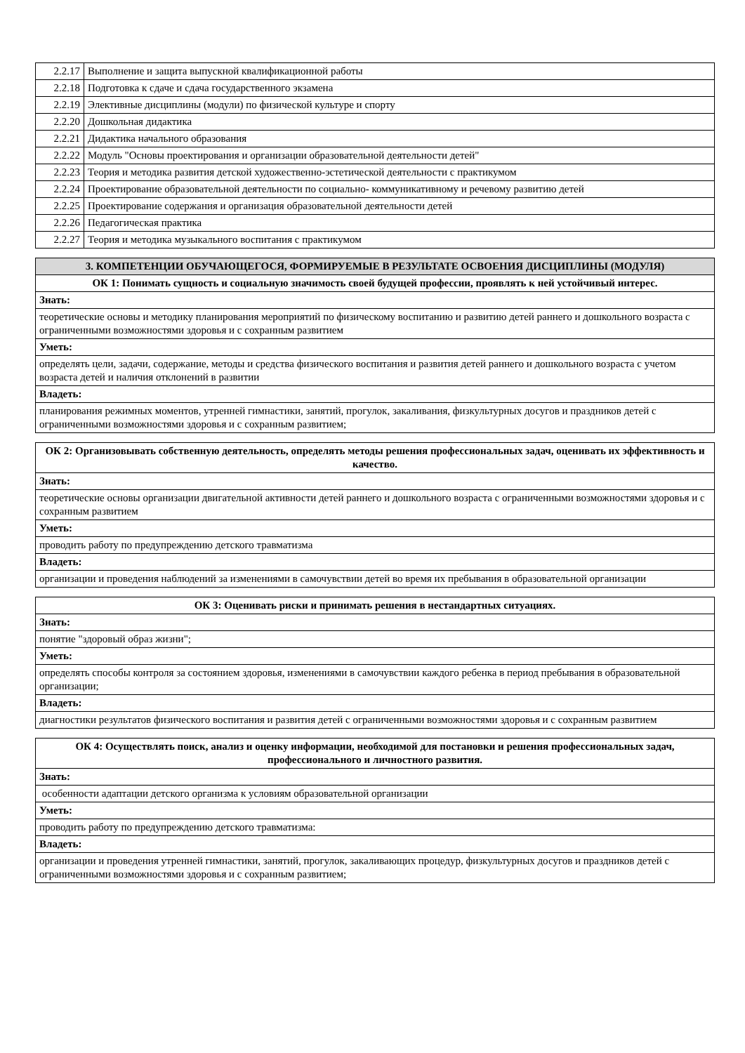| 2.2.17 | Выполнение и защита выпускной квалификационной работы |
| 2.2.18 | Подготовка к сдаче и сдача государственного экзамена |
| 2.2.19 | Элективные дисциплины (модули) по физической культуре и спорту |
| 2.2.20 | Дошкольная дидактика |
| 2.2.21 | Дидактика начального образования |
| 2.2.22 | Модуль "Основы проектирования и организации образовательной деятельности детей" |
| 2.2.23 | Теория и методика развития детской художественно-эстетической деятельности с практикумом |
| 2.2.24 | Проектирование образовательной деятельности по социально- коммуникативному и речевому развитию детей |
| 2.2.25 | Проектирование содержания и организация образовательной деятельности детей |
| 2.2.26 | Педагогическая практика |
| 2.2.27 | Теория и методика музыкального воспитания с практикумом |
| 3. КОМПЕТЕНЦИИ ОБУЧАЮЩЕГОСЯ, ФОРМИРУЕМЫЕ В РЕЗУЛЬТАТЕ ОСВОЕНИЯ ДИСЦИПЛИНЫ (МОДУЛЯ) |
| --- |
| ОК 1: Понимать сущность и социальную значимость своей будущей профессии, проявлять к ней устойчивый интерес. |
| Знать: |
| теоретические основы и методику планирования мероприятий по физическому воспитанию и развитию детей раннего и дошкольного возраста с ограниченными возможностями здоровья и с сохранным развитием |
| Уметь: |
| определять цели, задачи, содержание, методы и средства физического воспитания и развития детей раннего и дошкольного возраста с учетом возраста детей и наличия отклонений в развитии |
| Владеть: |
| планирования режимных моментов, утренней гимнастики, занятий, прогулок, закаливания, физкультурных досугов и праздников детей с ограниченными возможностями здоровья и с сохранным развитием; |
| ОК 2: Организовывать собственную деятельность, определять методы решения профессиональных задач, оценивать их эффективность и качество. |
| --- |
| Знать: |
| теоретические основы организации двигательной активности детей раннего и дошкольного возраста с ограниченными возможностями здоровья и с сохранным развитием |
| Уметь: |
| проводить работу по предупреждению детского травматизма |
| Владеть: |
| организации и проведения наблюдений за изменениями в самочувствии детей во время их пребывания в образовательной организации |
| ОК 3: Оценивать риски и принимать решения в нестандартных ситуациях. |
| --- |
| Знать: |
| понятие "здоровый образ жизни"; |
| Уметь: |
| определять способы контроля за состоянием здоровья, изменениями в самочувствии каждого ребенка в период пребывания в образовательной организации; |
| Владеть: |
| диагностики результатов физического воспитания и развития детей с ограниченными возможностями здоровья и с сохранным развитием |
| ОК 4: Осуществлять поиск, анализ и оценку информации, необходимой для постановки и решения профессиональных задач, профессионального и личностного развития. |
| --- |
| Знать: |
| особенности адаптации детского организма к условиям образовательной организации |
| Уметь: |
| проводить работу по предупреждению детского травматизма: |
| Владеть: |
| организации и проведения утренней гимнастики, занятий, прогулок, закаливающих процедур, физкультурных досугов и праздников детей с ограниченными возможностями здоровья и с сохранным развитием; |